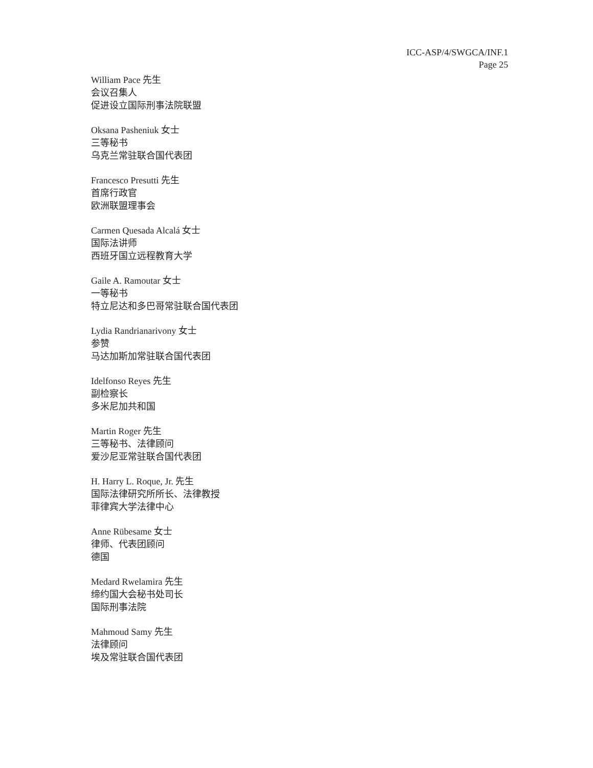ICC-ASP/4/SWGCA/INF.1
Page 25
William Pace 先生
会议召集人
促进设立国际刑事法院联盟
Oksana Pasheniuk 女士
三等秘书
乌克兰常驻联合国代表团
Francesco Presutti 先生
首席行政官
欧洲联盟理事会
Carmen Quesada Alcalá 女士
国际法讲师
西班牙国立远程教育大学
Gaile A. Ramoutar 女士
一等秘书
特立尼达和多巴哥常驻联合国代表团
Lydia Randrianarivony 女士
参赞
马达加斯加常驻联合国代表团
Idelfonso Reyes 先生
副检察长
多米尼加共和国
Martin Roger 先生
三等秘书、法律顾问
爱沙尼亚常驻联合国代表团
H. Harry L. Roque, Jr. 先生
国际法律研究所所长、法律教授
菲律宾大学法律中心
Anne Rübesame 女士
律师、代表团顾问
德国
Medard Rwelamira 先生
缔约国大会秘书处司长
国际刑事法院
Mahmoud Samy 先生
法律顾问
埃及常驻联合国代表团